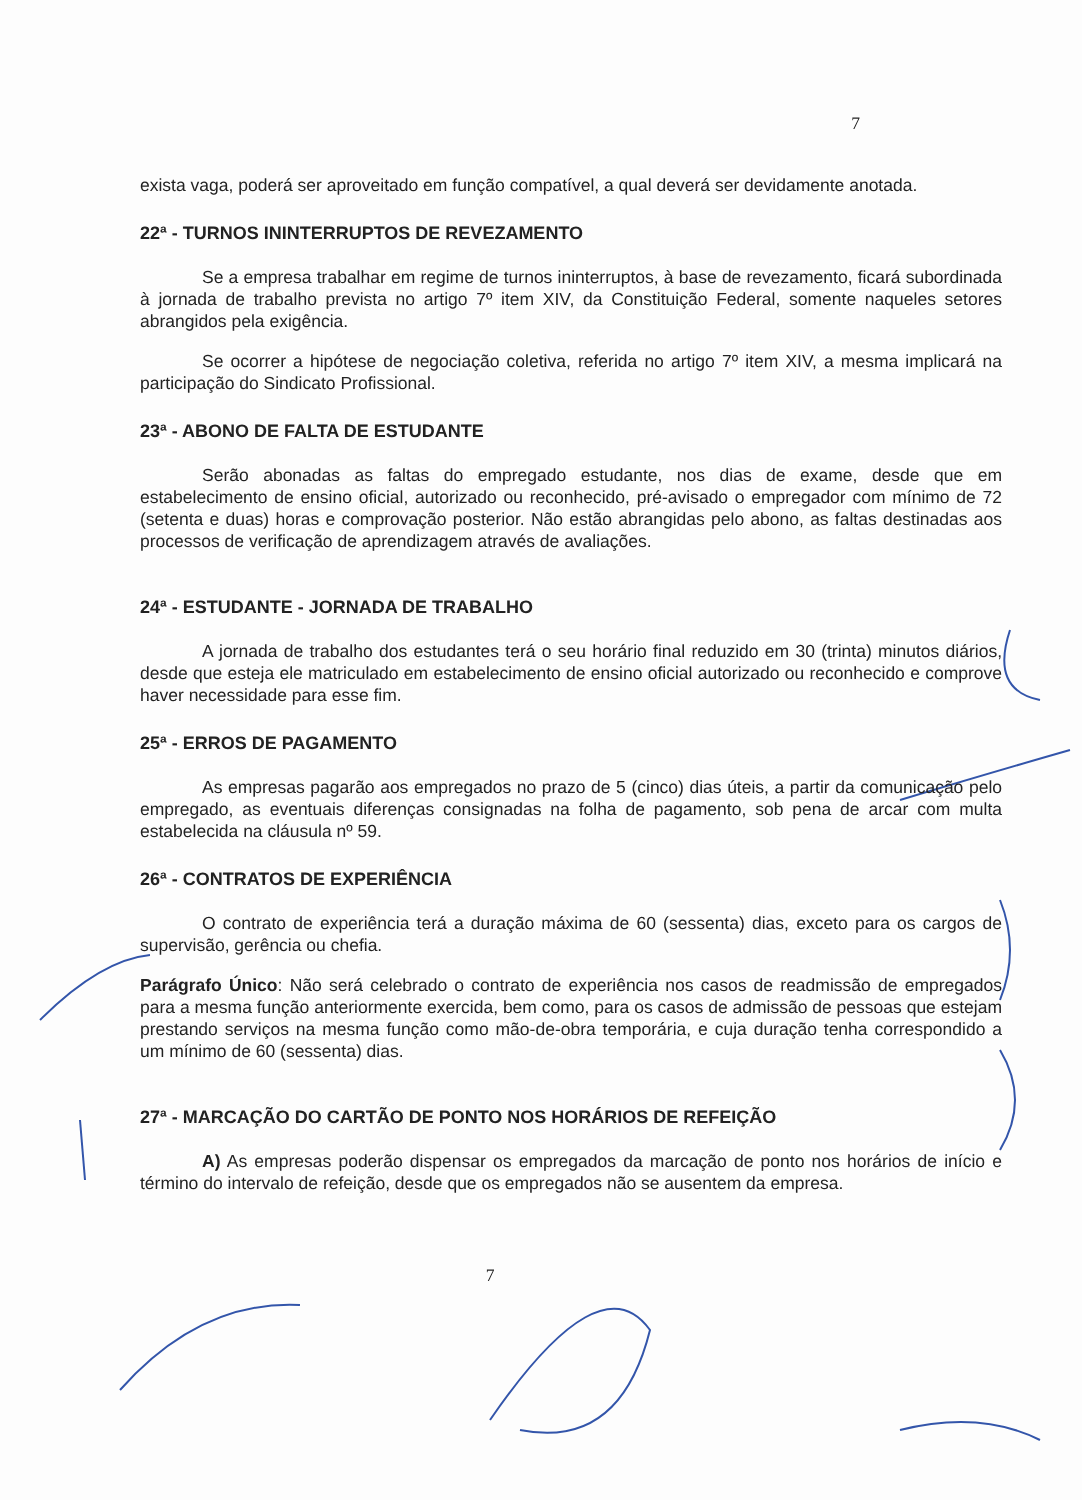7
exista vaga, poderá ser aproveitado em função compatível, a qual deverá ser devidamente anotada.
22ª - TURNOS ININTERRUPTOS DE REVEZAMENTO
Se a empresa trabalhar em regime de turnos ininterruptos, à base de revezamento, ficará subordinada à jornada de trabalho prevista no artigo 7º item XIV, da Constituição Federal, somente naqueles setores abrangidos pela exigência.
Se ocorrer a hipótese de negociação coletiva, referida no artigo 7º item XIV, a mesma implicará na participação do Sindicato Profissional.
23ª - ABONO DE FALTA DE ESTUDANTE
Serão abonadas as faltas do empregado estudante, nos dias de exame, desde que em estabelecimento de ensino oficial, autorizado ou reconhecido, pré-avisado o empregador com mínimo de 72 (setenta e duas) horas e comprovação posterior. Não estão abrangidas pelo abono, as faltas destinadas aos processos de verificação de aprendizagem através de avaliações.
24ª - ESTUDANTE - JORNADA DE TRABALHO
A jornada de trabalho dos estudantes terá o seu horário final reduzido em 30 (trinta) minutos diários, desde que esteja ele matriculado em estabelecimento de ensino oficial autorizado ou reconhecido e comprove haver necessidade para esse fim.
25ª - ERROS DE PAGAMENTO
As empresas pagarão aos empregados no prazo de 5 (cinco) dias úteis, a partir da comunicação pelo empregado, as eventuais diferenças consignadas na folha de pagamento, sob pena de arcar com multa estabelecida na cláusula nº 59.
26ª - CONTRATOS DE EXPERIÊNCIA
O contrato de experiência terá a duração máxima de 60 (sessenta) dias, exceto para os cargos de supervisão, gerência ou chefia.
Parágrafo Único: Não será celebrado o contrato de experiência nos casos de readmissão de empregados para a mesma função anteriormente exercida, bem como, para os casos de admissão de pessoas que estejam prestando serviços na mesma função como mão-de-obra temporária, e cuja duração tenha correspondido a um mínimo de 60 (sessenta) dias.
27ª - MARCAÇÃO DO CARTÃO DE PONTO NOS HORÁRIOS DE REFEIÇÃO
A) As empresas poderão dispensar os empregados da marcação de ponto nos horários de início e término do intervalo de refeição, desde que os empregados não se ausentem da empresa.
7